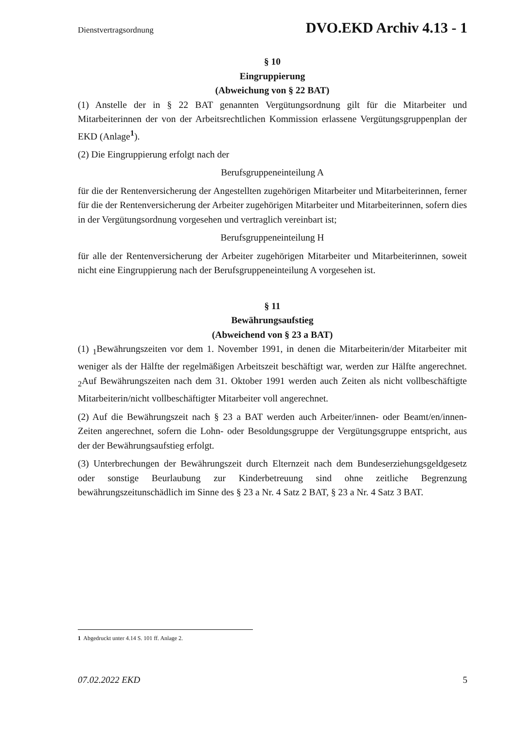Dienstvertragsordnung DVO.EKD Archiv 4.13 - 1
§ 10
Eingruppierung
(Abweichung von § 22 BAT)
(1) Anstelle der in § 22 BAT genannten Vergütungsordnung gilt für die Mitarbeiter und Mitarbeiterinnen der von der Arbeitsrechtlichen Kommission erlassene Vergütungsgruppenplan der EKD (Anlage<sup>1</sup>).
(2) Die Eingruppierung erfolgt nach der
Berufsgruppeneinteilung A
für die der Rentenversicherung der Angestellten zugehörigen Mitarbeiter und Mitarbeiterinnen, ferner für die der Rentenversicherung der Arbeiter zugehörigen Mitarbeiter und Mitarbeiterinnen, sofern dies in der Vergütungsordnung vorgesehen und vertraglich vereinbart ist;
Berufsgruppeneinteilung H
für alle der Rentenversicherung der Arbeiter zugehörigen Mitarbeiter und Mitarbeiterinnen, soweit nicht eine Eingruppierung nach der Berufsgruppeneinteilung A vorgesehen ist.
§ 11
Bewährungsaufstieg
(Abweichend von § 23 a BAT)
(1) <sub>1</sub>Bewährungszeiten vor dem 1. November 1991, in denen die Mitarbeiterin/der Mitarbeiter mit weniger als der Hälfte der regelmäßigen Arbeitszeit beschäftigt war, werden zur Hälfte angerechnet. <sub>2</sub>Auf Bewährungszeiten nach dem 31. Oktober 1991 werden auch Zeiten als nicht vollbeschäftigte Mitarbeiterin/nicht vollbeschäftigter Mitarbeiter voll angerechnet.
(2) Auf die Bewährungszeit nach § 23 a BAT werden auch Arbeiter/innen- oder Beamt/en/innen-Zeiten angerechnet, sofern die Lohn- oder Besoldungsgruppe der Vergütungsgruppe entspricht, aus der der Bewährungsaufstieg erfolgt.
(3) Unterbrechungen der Bewährungszeit durch Elternzeit nach dem Bundeserziehungsgeldgesetz oder sonstige Beurlaubung zur Kinderbetreuung sind ohne zeitliche Begrenzung bewährungszeitunschädlich im Sinne des § 23 a Nr. 4 Satz 2 BAT, § 23 a Nr. 4 Satz 3 BAT.
1 Abgedruckt unter 4.14 S. 101 ff. Anlage 2.
07.02.2022 EKD 5